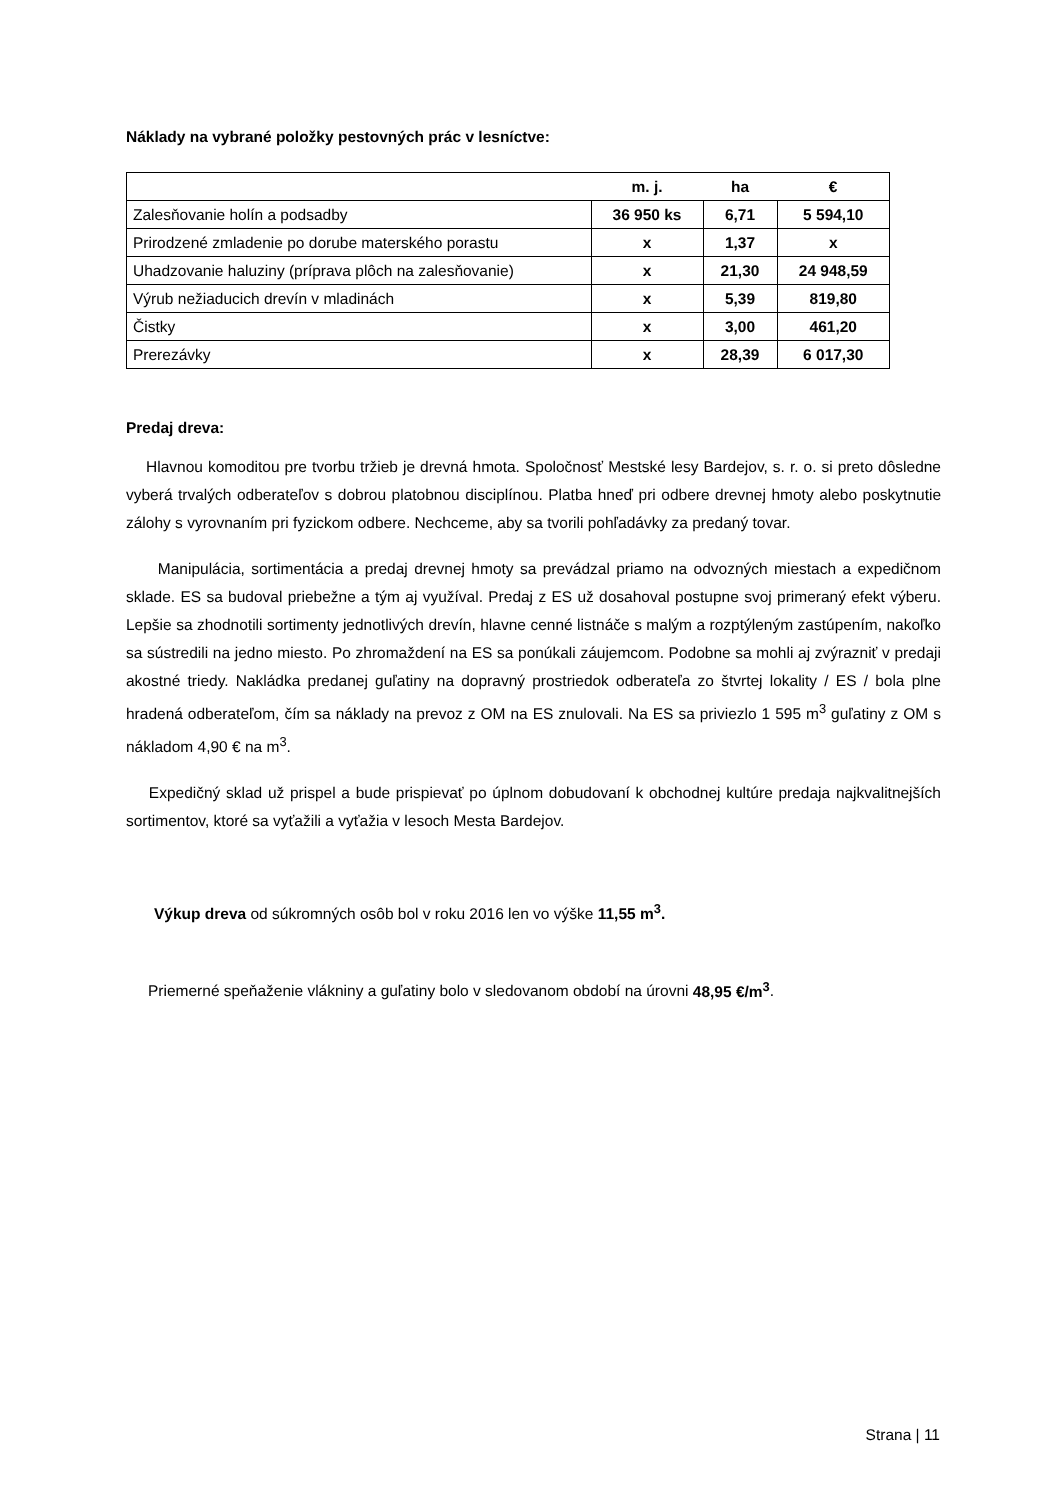Náklady na vybrané položky pestovných prác v lesníctve:
| | m. j. | ha | € |
| --- | --- | --- | --- |
| Zalesňovanie holín a podsadby | 36 950 ks | 6,71 | 5 594,10 |
| Prirodzené zmladenie po dorube materského porastu | x | 1,37 | x |
| Uhadzovanie haluziny (príprava plôch na zalesňovanie) | x | 21,30 | 24 948,59 |
| Výrub nežiaducich drevín v mladinách | x | 5,39 | 819,80 |
| Čistky | x | 3,00 | 461,20 |
| Prerezávky | x | 28,39 | 6 017,30 |
Predaj dreva:
Hlavnou komoditou pre tvorbu tržieb je drevná hmota. Spoločnosť Mestské lesy Bardejov, s. r. o. si preto dôsledne vyberá trvalých odberateľov s dobrou platobnou disciplínou. Platba hneď pri odbere drevnej hmoty alebo poskytnutie zálohy s vyrovnaním pri fyzickom odbere. Nechceme, aby sa tvorili pohľadávky za predaný tovar.
Manipulácia, sortimentácia a predaj drevnej hmoty sa prevádzal priamo na odvozných miestach a expedičnom sklade. ES sa budoval priebežne a tým aj využíval. Predaj z ES už dosahoval postupne svoj primeraný efekt výberu. Lepšie sa zhodnotili sortimenty jednotlivých drevín, hlavne cenné listnáče s malým a rozptýleným zastúpením, nakoľko sa sústredili na jedno miesto. Po zhromaždení na ES sa ponúkali záujemcom. Podobne sa mohli aj zvýrazniť v predaji akostné triedy. Nakládka predanej guľatiny na dopravný prostriedok odberateľa zo štvrtej lokality / ES / bola plne hradená odberateľom, čím sa náklady na prevoz z OM na ES znulovali. Na ES sa priviezlo 1 595 m<sup>3</sup> guľatiny z OM s nákladom 4,90 € na m<sup>3</sup>.
Expedičný sklad už prispel a bude prispievať po úplnom dobudovaní k obchodnej kultúre predaja najkvalitnejších sortimentov, ktoré sa vyťažili a vyťažia v lesoch Mesta Bardejov.
Výkup dreva od súkromných osôb bol v roku 2016 len vo výške 11,55 m<sup>3</sup>.
Priemerné speňaženie vlákniny a guľatiny bolo v sledovanom období na úrovni 48,95 €/m<sup>3</sup>.
Strana | 11